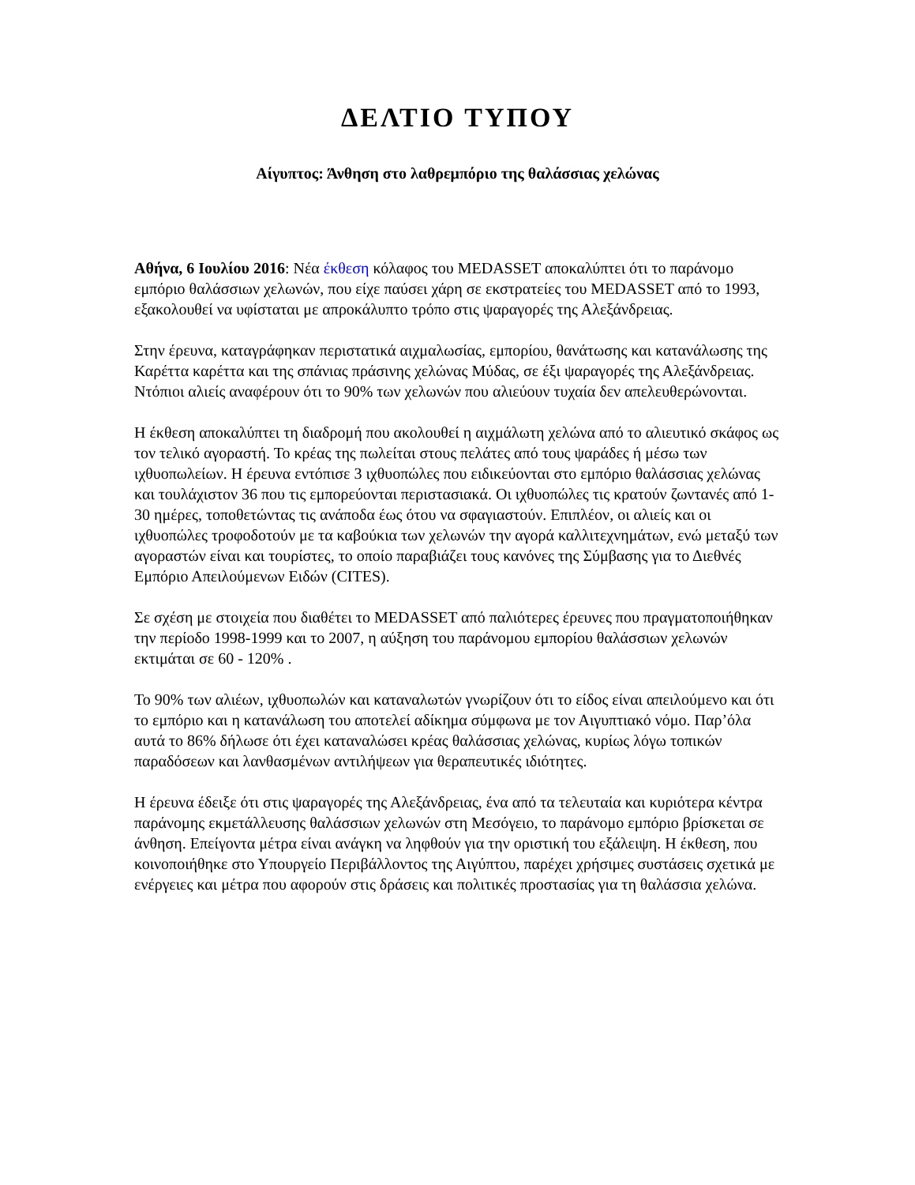ΔΕΛΤΙΟ ΤΥΠΟΥ
Αίγυπτος: Άνθηση στο λαθρεμπόριο της θαλάσσιας χελώνας
Αθήνα, 6 Ιουλίου 2016: Νέα έκθεση κόλαφος του MEDASSET αποκαλύπτει ότι το παράνομο εμπόριο θαλάσσιων χελωνών, που είχε παύσει χάρη σε εκστρατείες του MEDASSET από το 1993, εξακολουθεί να υφίσταται με απροκάλυπτο τρόπο στις ψαραγορές της Αλεξάνδρειας.
Στην έρευνα, καταγράφηκαν περιστατικά αιχμαλωσίας, εμπορίου, θανάτωσης και κατανάλωσης της Καρέττα καρέττα και της σπάνιας πράσινης χελώνας Μύδας, σε έξι ψαραγορές της Αλεξάνδρειας. Ντόπιοι αλιείς αναφέρουν ότι το 90% των χελωνών που αλιεύουν τυχαία δεν απελευθερώνονται.
Η έκθεση αποκαλύπτει τη διαδρομή που ακολουθεί η αιχμάλωτη χελώνα από το αλιευτικό σκάφος ως τον τελικό αγοραστή. Το κρέας της πωλείται στους πελάτες από τους ψαράδες ή μέσω των ιχθυοπωλείων. Η έρευνα εντόπισε 3 ιχθυοπώλες που ειδικεύονται στο εμπόριο θαλάσσιας χελώνας και τουλάχιστον 36 που τις εμπορεύονται περιστασιακά. Οι ιχθυοπώλες τις κρατούν ζωντανές από 1-30 ημέρες, τοποθετώντας τις ανάποδα έως ότου να σφαγιαστούν. Επιπλέον, οι αλιείς και οι ιχθυοπώλες τροφοδοτούν με τα καβούκια των χελωνών την αγορά καλλιτεχνημάτων, ενώ μεταξύ των αγοραστών είναι και τουρίστες, το οποίο παραβιάζει τους κανόνες της Σύμβασης για το Διεθνές Εμπόριο Απειλούμενων Ειδών (CITES).
Σε σχέση με στοιχεία που διαθέτει το MEDASSET από παλιότερες έρευνες που πραγματοποιήθηκαν την περίοδο 1998-1999 και το 2007, η αύξηση του παράνομου εμπορίου θαλάσσιων χελωνών εκτιμάται σε 60 - 120% .
Το 90% των αλιέων, ιχθυοπωλών και καταναλωτών γνωρίζουν ότι το είδος είναι απειλούμενο και ότι το εμπόριο και η κατανάλωση του αποτελεί αδίκημα σύμφωνα με τον Αιγυπτιακό νόμο. Παρ’όλα αυτά το 86% δήλωσε ότι έχει καταναλώσει κρέας θαλάσσιας χελώνας, κυρίως λόγω τοπικών παραδόσεων και λανθασμένων αντιλήψεων για θεραπευτικές ιδιότητες.
Η έρευνα έδειξε ότι στις ψαραγορές της Αλεξάνδρειας, ένα από τα τελευταία και κυριότερα κέντρα παράνομης εκμετάλλευσης θαλάσσιων χελωνών στη Μεσόγειο, το παράνομο εμπόριο βρίσκεται σε άνθηση. Επείγοντα μέτρα είναι ανάγκη να ληφθούν για την οριστική του εξάλειψη. Η έκθεση, που κοινοποιήθηκε στο Υπουργείο Περιβάλλοντος της Αιγύπτου, παρέχει χρήσιμες συστάσεις σχετικά με ενέργειες και μέτρα που αφορούν στις δράσεις και πολιτικές προστασίας για τη θαλάσσια χελώνα.